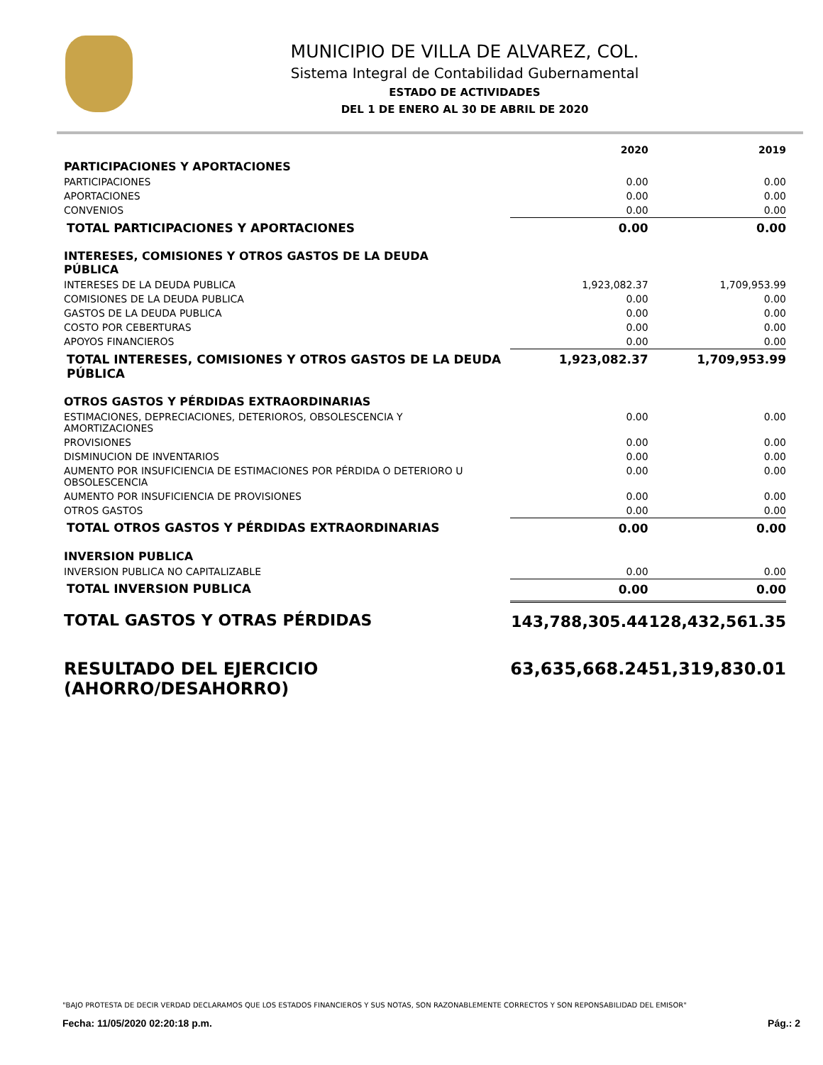MUNICIPIO DE VILLA DE ALVAREZ, COL.
Sistema Integral de Contabilidad Gubernamental
ESTADO DE ACTIVIDADES
DEL 1 DE ENERO AL 30 DE ABRIL DE 2020
| | 2020 | 2019 |
| PARTICIPACIONES Y APORTACIONES | | |
| PARTICIPACIONES | 0.00 | 0.00 |
| APORTACIONES | 0.00 | 0.00 |
| CONVENIOS | 0.00 | 0.00 |
| TOTAL PARTICIPACIONES Y APORTACIONES | 0.00 | 0.00 |
| INTERESES, COMISIONES Y OTROS GASTOS DE LA DEUDA PÚBLICA | | |
| INTERESES DE LA DEUDA PUBLICA | 1,923,082.37 | 1,709,953.99 |
| COMISIONES DE LA DEUDA PUBLICA | 0.00 | 0.00 |
| GASTOS DE LA DEUDA PUBLICA | 0.00 | 0.00 |
| COSTO POR CEBERTURAS | 0.00 | 0.00 |
| APOYOS FINANCIEROS | 0.00 | 0.00 |
| TOTAL INTERESES, COMISIONES Y OTROS GASTOS DE LA DEUDA PÚBLICA | 1,923,082.37 | 1,709,953.99 |
| OTROS GASTOS Y PÉRDIDAS EXTRAORDINARIAS | | |
| ESTIMACIONES, DEPRECIACIONES, DETERIOROS, OBSOLESCENCIA Y AMORTIZACIONES | 0.00 | 0.00 |
| PROVISIONES | 0.00 | 0.00 |
| DISMINUCION DE INVENTARIOS | 0.00 | 0.00 |
| AUMENTO POR INSUFICIENCIA DE ESTIMACIONES POR PÉRDIDA O DETERIORO U OBSOLESCENCIA | 0.00 | 0.00 |
| AUMENTO POR INSUFICIENCIA DE PROVISIONES | 0.00 | 0.00 |
| OTROS GASTOS | 0.00 | 0.00 |
| TOTAL OTROS GASTOS Y PÉRDIDAS EXTRAORDINARIAS | 0.00 | 0.00 |
| INVERSION PUBLICA | | |
| INVERSION PUBLICA NO CAPITALIZABLE | 0.00 | 0.00 |
| TOTAL INVERSION PUBLICA | 0.00 | 0.00 |
| TOTAL GASTOS Y OTRAS PÉRDIDAS | 143,788,305.44 | 128,432,561.35 |
| RESULTADO DEL EJERCICIO (AHORRO/DESAHORRO) | 63,635,668.24 | 51,319,830.01 |
"BAJO PROTESTA DE DECIR VERDAD DECLARAMOS QUE LOS ESTADOS FINANCIEROS Y SUS NOTAS, SON RAZONABLEMENTE CORRECTOS Y SON REPONSABILIDAD DEL EMISOR"
Fecha: 11/05/2020 02:20:18 p.m. Pág.: 2